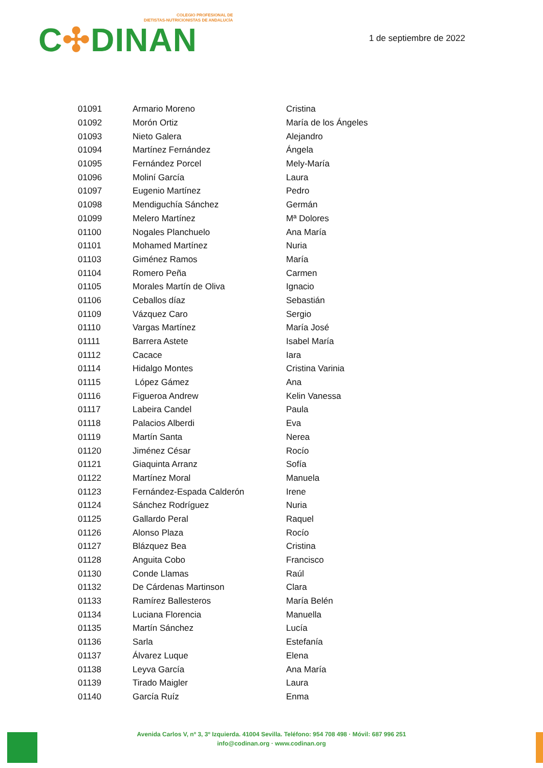COLEGIO PROFESIONAL DE
DIETISTAS-NUTRICIONISTAS DE ANDALUCÍA
C✣DINAN
1 de septiembre de 2022
| 01091 | Armario Moreno | Cristina |
| 01092 | Morón Ortiz | María de los Ángeles |
| 01093 | Nieto Galera | Alejandro |
| 01094 | Martínez Fernández | Ángela |
| 01095 | Fernández Porcel | Mely-María |
| 01096 | Moliní García | Laura |
| 01097 | Eugenio Martínez | Pedro |
| 01098 | Mendiguchía Sánchez | Germán |
| 01099 | Melero Martínez | Mª Dolores |
| 01100 | Nogales Planchuelo | Ana María |
| 01101 | Mohamed Martínez | Nuria |
| 01103 | Giménez Ramos | María |
| 01104 | Romero Peña | Carmen |
| 01105 | Morales Martín de Oliva | Ignacio |
| 01106 | Ceballos díaz | Sebastián |
| 01109 | Vázquez Caro | Sergio |
| 01110 | Vargas Martínez | María José |
| 01111 | Barrera Astete | Isabel María |
| 01112 | Cacace | Iara |
| 01114 | Hidalgo Montes | Cristina Varinia |
| 01115 | López Gámez | Ana |
| 01116 | Figueroa Andrew | Kelin Vanessa |
| 01117 | Labeira Candel | Paula |
| 01118 | Palacios Alberdi | Eva |
| 01119 | Martín Santa | Nerea |
| 01120 | Jiménez César | Rocío |
| 01121 | Giaquinta Arranz | Sofía |
| 01122 | Martínez Moral | Manuela |
| 01123 | Fernández-Espada Calderón | Irene |
| 01124 | Sánchez Rodríguez | Nuria |
| 01125 | Gallardo Peral | Raquel |
| 01126 | Alonso Plaza | Rocío |
| 01127 | Blázquez Bea | Cristina |
| 01128 | Anguita Cobo | Francisco |
| 01130 | Conde Llamas | Raúl |
| 01132 | De Cárdenas Martinson | Clara |
| 01133 | Ramírez Ballesteros | María Belén |
| 01134 | Luciana Florencia | Manuella |
| 01135 | Martín Sánchez | Lucía |
| 01136 | Sarla | Estefanía |
| 01137 | Álvarez Luque | Elena |
| 01138 | Leyva García | Ana María |
| 01139 | Tirado Maigler | Laura |
| 01140 | García Ruíz | Enma |
Avenida Carlos V, nº 3, 3º Izquierda. 41004 Sevilla. Teléfono: 954 708 498 · Móvil: 687 996 251
info@codinan.org · www.codinan.org